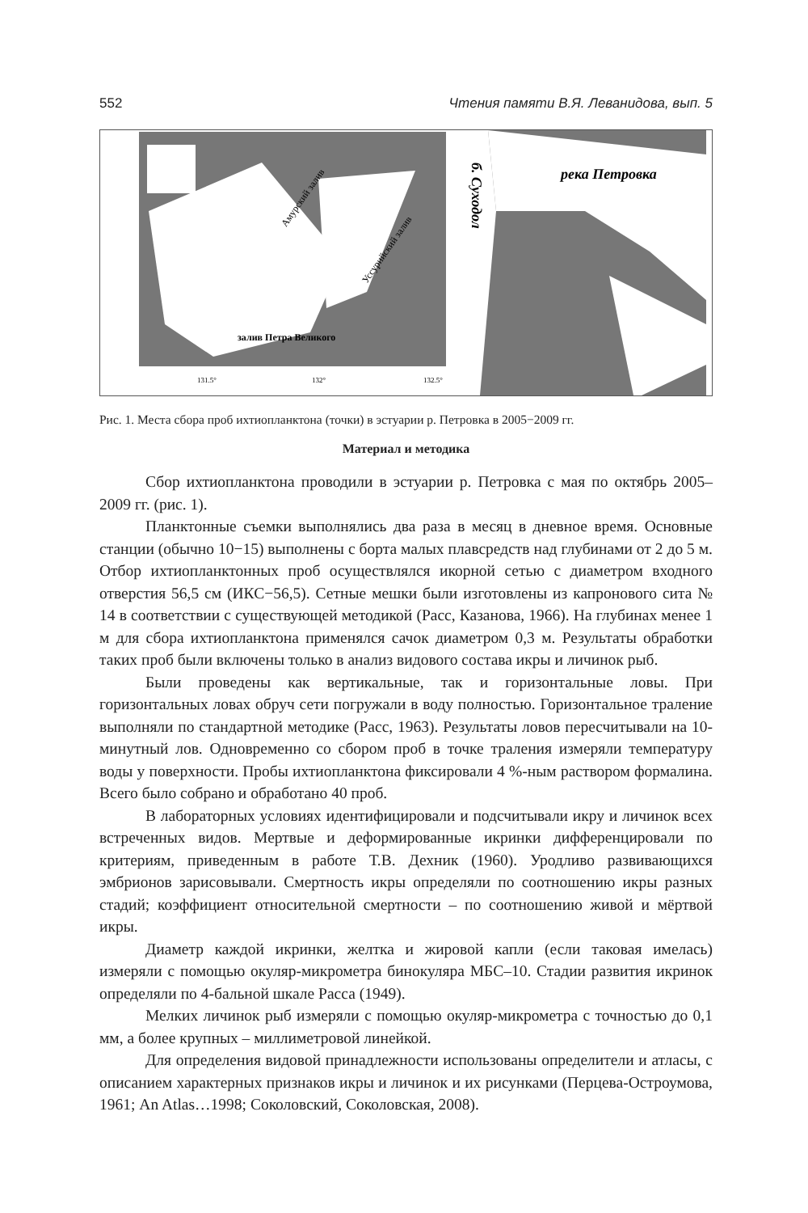552 Чтения памяти В.Я. Леванидова, вып. 5
залив Петра Великого
Амурский залив
Уссурийский залив
131.5°
132°
132.5°
река Петровка
б. Суходол
Рис. 1. Места сбора проб ихтиопланктона (точки) в эстуарии р. Петровка в 2005−2009 гг.
Материал и методика
Сбор ихтиопланктона проводили в эстуарии р. Петровка с мая по октябрь 2005–2009 гг. (рис. 1).
Планктонные съемки выполнялись два раза в месяц в дневное время. Основные станции (обычно 10−15) выполнены с борта малых плавсредств над глубинами от 2 до 5 м. Отбор ихтиопланктонных проб осуществлялся икорной сетью с диаметром входного отверстия 56,5 см (ИКС−56,5). Сетные мешки были изготовлены из капронового сита № 14 в соответствии с существующей методикой (Расс, Казанова, 1966). На глубинах менее 1 м для сбора ихтиопланктона применялся сачок диаметром 0,3 м. Результаты обработки таких проб были включены только в анализ видового состава икры и личинок рыб.
Были проведены как вертикальные, так и горизонтальные ловы. При горизонтальных ловах обруч сети погружали в воду полностью. Горизонтальное траление выполняли по стандартной методике (Расс, 1963). Результаты ловов пересчитывали на 10-минутный лов. Одновременно со сбором проб в точке траления измеряли температуру воды у поверхности. Пробы ихтиопланктона фиксировали 4 %-ным раствором формалина. Всего было собрано и обработано 40 проб.
В лабораторных условиях идентифицировали и подсчитывали икру и личинок всех встреченных видов. Мертвые и деформированные икринки дифференцировали по критериям, приведенным в работе Т.В. Дехник (1960). Уродливо развивающихся эмбрионов зарисовывали. Смертность икры определяли по соотношению икры разных стадий; коэффициент относительной смертности – по соотношению живой и мёртвой икры.
Диаметр каждой икринки, желтка и жировой капли (если таковая имелась) измеряли с помощью окуляр-микрометра бинокуляра МБС–10. Стадии развития икринок определяли по 4-бальной шкале Расса (1949).
Мелких личинок рыб измеряли с помощью окуляр-микрометра с точностью до 0,1 мм, а более крупных – миллиметровой линейкой.
Для определения видовой принадлежности использованы определители и атласы, с описанием характерных признаков икры и личинок и их рисунками (Перцева-Остроумова, 1961; An Atlas…1998; Соколовский, Соколовская, 2008).